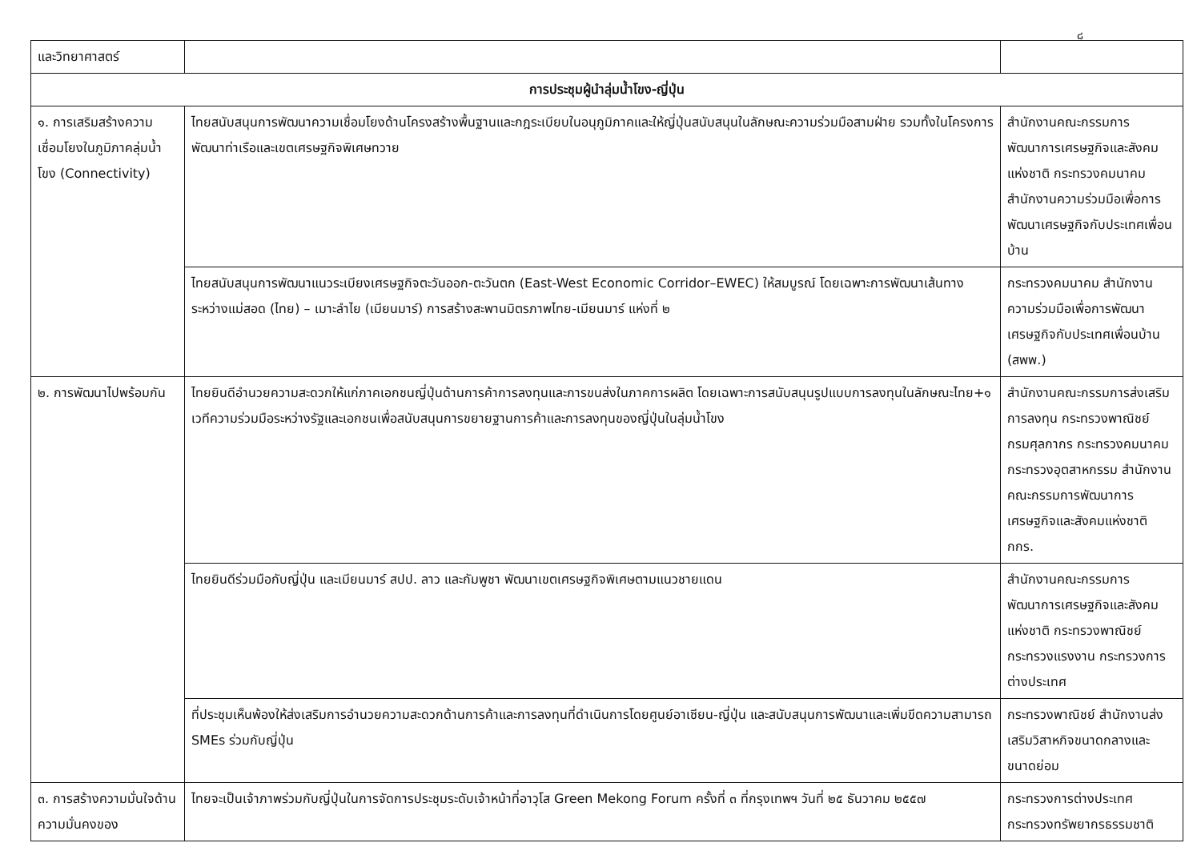๘
| และวิทยาศาสตร์ | | |
| การประชุมผู้นำลุ่มน้ำโขง-ญี่ปุ่น | | |
| ๑. การเสริมสร้างความเชื่อมโยงในภูมิภาคลุ่มน้ำโขง (Connectivity) | ไทยสนับสนุนการพัฒนาความเชื่อมโยงด้านโครงสร้างพื้นฐานและกฎระเบียบในอนุภูมิภาคและให้ญี่ปุ่นสนับสนุนในลักษณะความร่วมมือสามฝ่าย รวมทั้งในโครงการพัฒนาท่าเรือและเขตเศรษฐกิจพิเศษทวาย | สำนักงานคณะกรรมการพัฒนาการเศรษฐกิจและสังคมแห่งชาติ กระทรวงคมนาคม สำนักงานความร่วมมือเพื่อการพัฒนาเศรษฐกิจกับประเทศเพื่อนบ้าน |
| | ไทยสนับสนุนการพัฒนาแนวระเบียงเศรษฐกิจตะวันออก-ตะวันตก (East-West Economic Corridor–EWEC) ให้สมบูรณ์ โดยเฉพาะการพัฒนาเส้นทางระหว่างแม่สอด (ไทย) – เมาะลำไย (เมียนมาร์) การสร้างสะพานมิตรภาพไทย-เมียนมาร์ แห่งที่ ๒ | กระทรวงคมนาคม สำนักงานความร่วมมือเพื่อการพัฒนาเศรษฐกิจกับประเทศเพื่อนบ้าน (สพพ.) |
| ๒. การพัฒนาไปพร้อมกัน | ไทยยินดีอำนวยความสะดวกให้แก่ภาคเอกชนญี่ปุ่นด้านการค้าการลงทุนและการขนส่งในภาคการผลิต โดยเฉพาะการสนับสนุนรูปแบบการลงทุนในลักษณะไทย+๑ เวทีความร่วมมือระหว่างรัฐและเอกชนเพื่อสนับสนุนการขยายฐานการค้าและการลงทุนของญี่ปุ่นในลุ่มน้ำโขง | สำนักงานคณะกรรมการส่งเสริมการลงทุน กระทรวงพาณิชย์ กรมศุลกากร กระทรวงคมนาคม กระทรวงอุตสาหกรรม สำนักงานคณะกรรมการพัฒนาการเศรษฐกิจและสังคมแห่งชาติ กกร. |
| | ไทยยินดีร่วมมือกับญี่ปุ่น และเมียนมาร์ สปป. ลาว และกัมพูชา พัฒนาเขตเศรษฐกิจพิเศษตามแนวชายแดน | สำนักงานคณะกรรมการพัฒนาการเศรษฐกิจและสังคมแห่งชาติ กระทรวงพาณิชย์ กระทรวงแรงงาน กระทรวงการต่างประเทศ |
| | ที่ประชุมเห็นพ้องให้ส่งเสริมการอำนวยความสะดวกด้านการค้าและการลงทุนที่ดำเนินการโดยศูนย์อาเซียน-ญี่ปุ่น และสนับสนุนการพัฒนาและเพิ่มขีดความสามารถ SMEs ร่วมกับญี่ปุ่น | กระทรวงพาณิชย์ สำนักงานส่งเสริมวิสาหกิจขนาดกลางและขนาดย่อม |
| ๓. การสร้างความมั่นใจด้านความมั่นคงของ | ไทยจะเป็นเจ้าภาพร่วมกับญี่ปุ่นในการจัดการประชุมระดับเจ้าหน้าที่อาวุโส Green Mekong Forum ครั้งที่ ๓ ที่กรุงเทพฯ วันที่ ๒๕ ธันวาคม ๒๕๕๗ | กระทรวงการต่างประเทศ กระทรวงทรัพยากรธรรมชาติ |